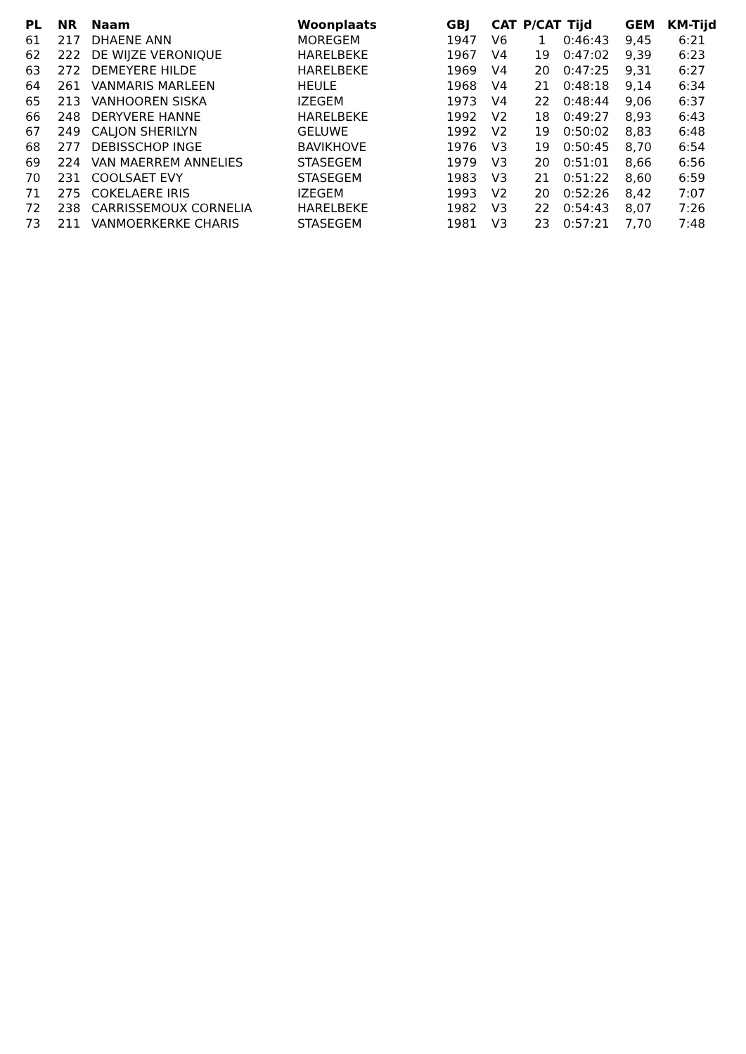| PL | NR | Naam | Woonplaats | GBJ | CAT | P/CAT | Tijd | GEM | KM-Tijd |
| --- | --- | --- | --- | --- | --- | --- | --- | --- | --- |
| 61 | 217 | DHAENE ANN | MOREGEM | 1947 | V6 | 1 | 0:46:43 | 9,45 | 6:21 |
| 62 | 222 | DE WIJZE VERONIQUE | HARELBEKE | 1967 | V4 | 19 | 0:47:02 | 9,39 | 6:23 |
| 63 | 272 | DEMEYERE HILDE | HARELBEKE | 1969 | V4 | 20 | 0:47:25 | 9,31 | 6:27 |
| 64 | 261 | VANMARIS MARLEEN | HEULE | 1968 | V4 | 21 | 0:48:18 | 9,14 | 6:34 |
| 65 | 213 | VANHOOREN SISKA | IZEGEM | 1973 | V4 | 22 | 0:48:44 | 9,06 | 6:37 |
| 66 | 248 | DERYVERE HANNE | HARELBEKE | 1992 | V2 | 18 | 0:49:27 | 8,93 | 6:43 |
| 67 | 249 | CALJON SHERILYN | GELUWE | 1992 | V2 | 19 | 0:50:02 | 8,83 | 6:48 |
| 68 | 277 | DEBISSCHOP INGE | BAVIKHOVE | 1976 | V3 | 19 | 0:50:45 | 8,70 | 6:54 |
| 69 | 224 | VAN MAERREM ANNELIES | STASEGEM | 1979 | V3 | 20 | 0:51:01 | 8,66 | 6:56 |
| 70 | 231 | COOLSAET EVY | STASEGEM | 1983 | V3 | 21 | 0:51:22 | 8,60 | 6:59 |
| 71 | 275 | COKELAERE IRIS | IZEGEM | 1993 | V2 | 20 | 0:52:26 | 8,42 | 7:07 |
| 72 | 238 | CARRISSEMOUX CORNELIA | HARELBEKE | 1982 | V3 | 22 | 0:54:43 | 8,07 | 7:26 |
| 73 | 211 | VANMOERKERKE CHARIS | STASEGEM | 1981 | V3 | 23 | 0:57:21 | 7,70 | 7:48 |